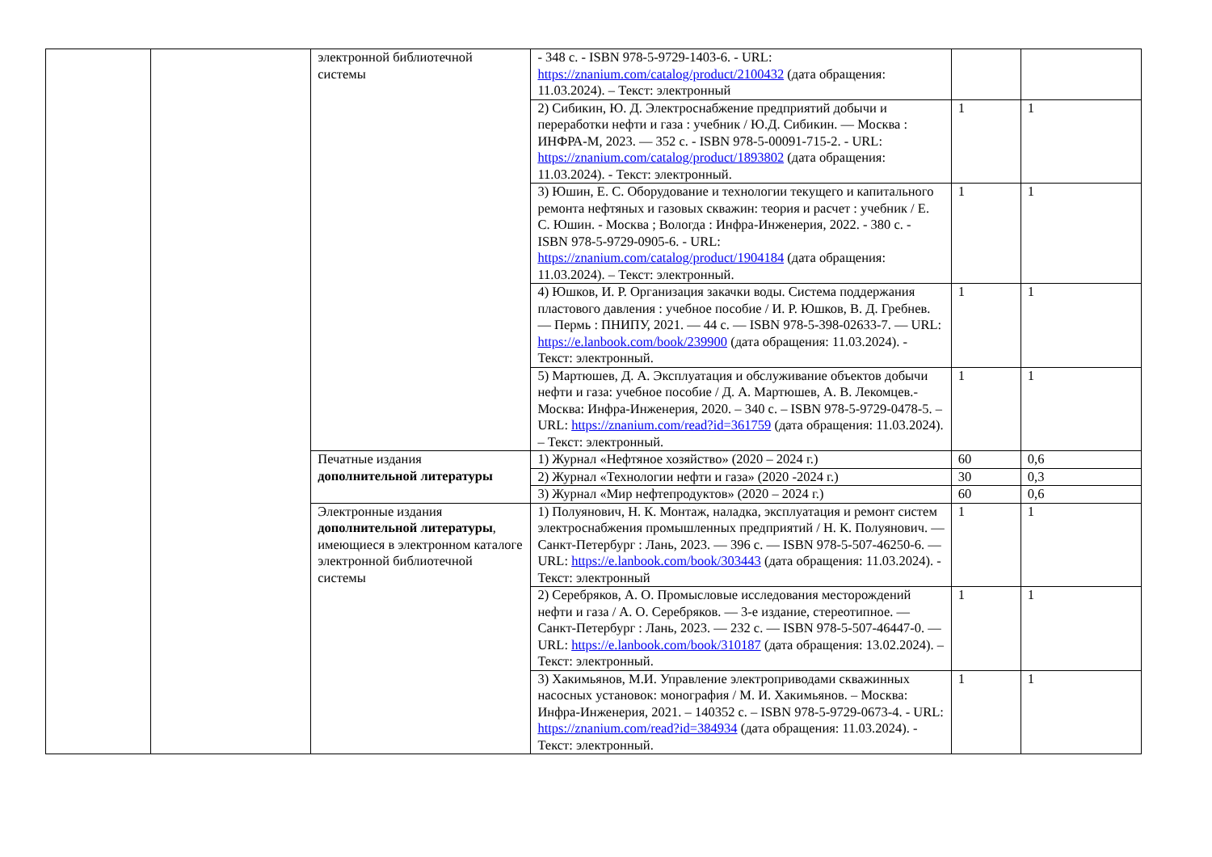| | | электронной библиотечной системы | - 348 с. - ISBN 978-5-9729-1403-6. - URL: https://znanium.com/catalog/product/2100432 (дата обращения: 11.03.2024). – Текст: электронный | | |
| | | | 2) Сибикин, Ю. Д. Электроснабжение предприятий добычи и переработки нефти и газа : учебник / Ю.Д. Сибикин. — Москва : ИНФРА-М, 2023. — 352 с. - ISBN 978-5-00091-715-2. - URL: https://znanium.com/catalog/product/1893802 (дата обращения: 11.03.2024). - Текст: электронный. | 1 | 1 |
| | | | 3) Юшин, Е. С. Оборудование и технологии текущего и капитального ремонта нефтяных и газовых скважин: теория и расчет : учебник / Е. С. Юшин. - Москва ; Вологда : Инфра-Инженерия, 2022. - 380 с. - ISBN 978-5-9729-0905-6. - URL: https://znanium.com/catalog/product/1904184 (дата обращения: 11.03.2024). – Текст: электронный. | 1 | 1 |
| | | | 4) Юшков, И. Р. Организация закачки воды. Система поддержания пластового давления : учебное пособие / И. Р. Юшков, В. Д. Гребнев. — Пермь : ПНИПУ, 2021. — 44 с. — ISBN 978-5-398-02633-7. — URL: https://e.lanbook.com/book/239900 (дата обращения: 11.03.2024). - Текст: электронный. | 1 | 1 |
| | | | 5) Мартюшев, Д. А. Эксплуатация и обслуживание объектов добычи нефти и газа: учебное пособие / Д. А. Мартюшев, А. В. Лекомцев.- Москва: Инфра-Инженерия, 2020. – 340 с. – ISBN 978-5-9729-0478-5. – URL: https://znanium.com/read?id=361759 (дата обращения: 11.03.2024). – Текст: электронный. | 1 | 1 |
| | | Печатные издания дополнительной литературы | 1) Журнал «Нефтяное хозяйство» (2020 – 2024 г.) | 60 | 0,6 |
| | | | 2) Журнал «Технологии нефти и газа» (2020 -2024 г.) | 30 | 0,3 |
| | | | 3) Журнал «Мир нефтепродуктов» (2020 – 2024 г.) | 60 | 0,6 |
| | | Электронные издания дополнительной литературы , имеющиеся в электронном каталоге электронной библиотечной системы | 1) Полуянович, Н. К. Монтаж, наладка, эксплуатация и ремонт систем электроснабжения промышленных предприятий / Н. К. Полуянович. — Санкт-Петербург : Лань, 2023. — 396 с. — ISBN 978-5-507-46250-6. — URL: https://e.lanbook.com/book/303443 (дата обращения: 11.03.2024). - Текст: электронный | 1 | 1 |
| | | | 2) Серебряков, А. О. Промысловые исследования месторождений нефти и газа / А. О. Серебряков. — 3-е издание, стереотипное. — Санкт-Петербург : Лань, 2023. — 232 с. — ISBN 978-5-507-46447-0. — URL: https://e.lanbook.com/book/310187 (дата обращения: 13.02.2024). – Текст: электронный. | 1 | 1 |
| | | | 3) Хакимьянов, М.И. Управление электроприводами скважинных насосных установок: монография / М. И. Хакимьянов. – Москва: Инфра-Инженерия, 2021. – 140352 с. – ISBN 978-5-9729-0673-4. - URL: https://znanium.com/read?id=384934 (дата обращения: 11.03.2024). - Текст: электронный. | 1 | 1 |